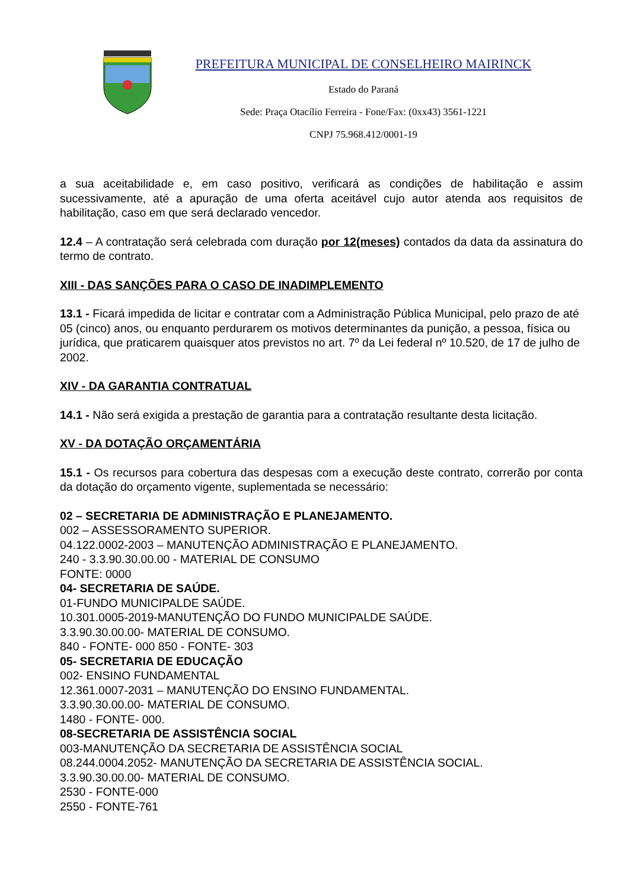PREFEITURA MUNICIPAL DE CONSELHEIRO MAIRINCK
Estado do Paraná
Sede: Praça Otacílio Ferreira - Fone/Fax: (0xx43) 3561-1221
CNPJ 75.968.412/0001-19
a sua aceitabilidade e, em caso positivo, verificará as condições de habilitação e assim sucessivamente, até a apuração de uma oferta aceitável cujo autor atenda aos requisitos de habilitação, caso em que será declarado vencedor.
12.4 – A contratação será celebrada com duração por 12(meses) contados da data da assinatura do termo de contrato.
XIII - DAS SANÇÕES PARA O CASO DE INADIMPLEMENTO
13.1 - Ficará impedida de licitar e contratar com a Administração Pública Municipal, pelo prazo de até 05 (cinco) anos, ou enquanto perdurarem os motivos determinantes da punição, a pessoa, física ou jurídica, que praticarem quaisquer atos previstos no art. 7º da Lei federal nº 10.520, de 17 de julho de 2002.
XIV - DA GARANTIA CONTRATUAL
14.1 - Não será exigida a prestação de garantia para a contratação resultante desta licitação.
XV - DA DOTAÇÃO ORÇAMENTÁRIA
15.1 - Os recursos para cobertura das despesas com a execução deste contrato, correrão por conta da dotação do orçamento vigente, suplementada se necessário:
02 – SECRETARIA DE ADMINISTRAÇÃO E PLANEJAMENTO.
002 – ASSESSORAMENTO SUPERIOR.
04.122.0002-2003 – MANUTENÇÃO ADMINISTRAÇÃO E PLANEJAMENTO.
240 - 3.3.90.30.00.00 - MATERIAL DE CONSUMO
FONTE: 0000
04- SECRETARIA DE SAÚDE.
01-FUNDO MUNICIPALDE SAÚDE.
10.301.0005-2019-MANUTENÇÃO DO FUNDO MUNICIPALDE SAÚDE.
3.3.90.30.00.00- MATERIAL DE CONSUMO.
840 - FONTE- 000 850 - FONTE- 303
05- SECRETARIA DE EDUCAÇÃO
002- ENSINO FUNDAMENTAL
12.361.0007-2031 – MANUTENÇÃO DO ENSINO FUNDAMENTAL.
3.3.90.30.00.00- MATERIAL DE CONSUMO.
1480 - FONTE- 000.
08-SECRETARIA DE ASSISTÊNCIA SOCIAL
003-MANUTENÇÃO DA SECRETARIA DE ASSISTÊNCIA SOCIAL
08.244.0004.2052- MANUTENÇÃO DA SECRETARIA DE ASSISTÊNCIA SOCIAL.
3.3.90.30.00.00- MATERIAL DE CONSUMO.
2530 - FONTE-000
2550 - FONTE-761